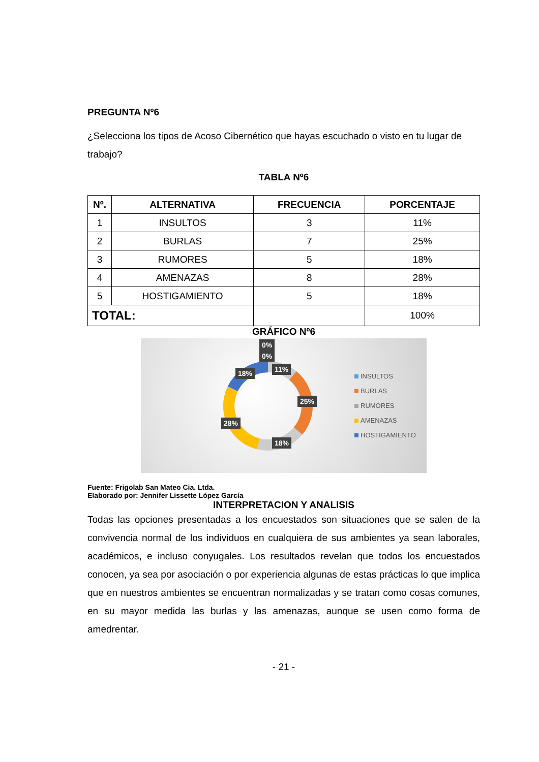PREGUNTA Nº6
¿Selecciona los tipos de Acoso Cibernético que hayas escuchado o visto en tu lugar de trabajo?
TABLA Nº6
| Nº. | ALTERNATIVA | FRECUENCIA | PORCENTAJE |
| --- | --- | --- | --- |
| 1 | INSULTOS | 3 | 11% |
| 2 | BURLAS | 7 | 25% |
| 3 | RUMORES | 5 | 18% |
| 4 | AMENAZAS | 8 | 28% |
| 5 | HOSTIGAMIENTO | 5 | 18% |
| TOTAL: | | | 100% |
GRÁFICO Nº6
0%
0%
11%
18%
25%
28%
18%
INSULTOS
BURLAS
RUMORES
AMENAZAS
HOSTIGAMIENTO
Fuente: Frigolab San Mateo Cia. Ltda.
Elaborado por: Jennifer Lissette López García
INTERPRETACION Y ANALISIS
Todas las opciones presentadas a los encuestados son situaciones que se salen de la convivencia normal de los individuos en cualquiera de sus ambientes ya sean laborales, académicos, e incluso conyugales. Los resultados revelan que todos los encuestados conocen, ya sea por asociación o por experiencia algunas de estas prácticas lo que implica que en nuestros ambientes se encuentran normalizadas y se tratan como cosas comunes, en su mayor medida las burlas y las amenazas, aunque se usen como forma de amedrentar.
- 21 -